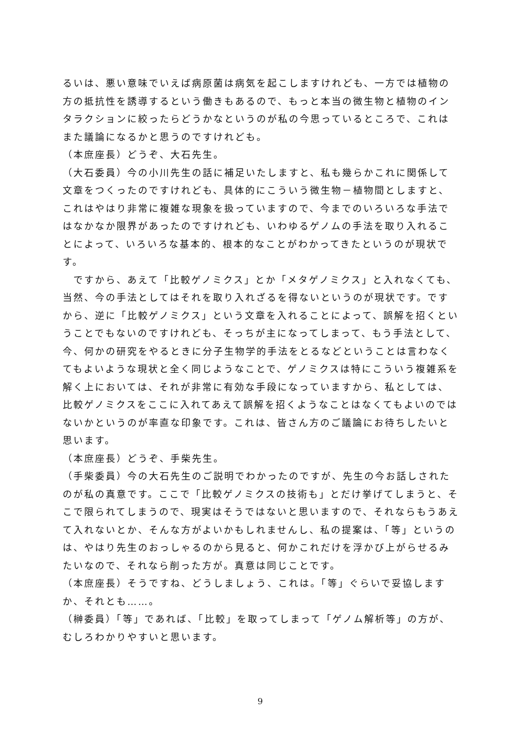るいは、悪い意味でいえば病原菌は病気を起こしますけれども、一方では植物の方の抵抗性を誘導するという働きもあるので、もっと本当の微生物と植物のインタラクションに絞ったらどうかなというのが私の今思っているところで、これはまた議論になるかと思うのですけれども。
（本庶座長）どうぞ、大石先生。
（大石委員）今の小川先生の話に補足いたしますと、私も幾らかこれに関係して文章をつくったのですけれども、具体的にこういう微生物－植物間としますと、これはやはり非常に複雑な現象を扱っていますので、今までのいろいろな手法ではなかなか限界があったのですけれども、いわゆるゲノムの手法を取り入れることによって、いろいろな基本的、根本的なことがわかってきたというのが現状です。
　ですから、あえて「比較ゲノミクス」とか「メタゲノミクス」と入れなくても、当然、今の手法としてはそれを取り入れざるを得ないというのが現状です。ですから、逆に「比較ゲノミクス」という文章を入れることによって、誤解を招くということでもないのですけれども、そっちが主になってしまって、もう手法として、今、何かの研究をやるときに分子生物学的手法をとるなどということは言わなくてもよいような現状と全く同じようなことで、ゲノミクスは特にこういう複雑系を解く上においては、それが非常に有効な手段になっていますから、私としては、比較ゲノミクスをここに入れてあえて誤解を招くようなことはなくてもよいのではないかというのが率直な印象です。これは、皆さん方のご議論にお待ちしたいと思います。
（本庶座長）どうぞ、手柴先生。
（手柴委員）今の大石先生のご説明でわかったのですが、先生の今お話しされたのが私の真意です。ここで「比較ゲノミクスの技術も」とだけ挙げてしまうと、そこで限られてしまうので、現実はそうではないと思いますので、それならもうあえて入れないとか、そんな方がよいかもしれませんし、私の提案は、「等」というのは、やはり先生のおっしゃるのから見ると、何かこれだけを浮かび上がらせるみたいなので、それなら削った方が。真意は同じことです。
（本庶座長）そうですね、どうしましょう、これは。「等」ぐらいで妥協しますか、それとも……。
（榊委員）「等」であれば、「比較」を取ってしまって「ゲノム解析等」の方が、むしろわかりやすいと思います。
9